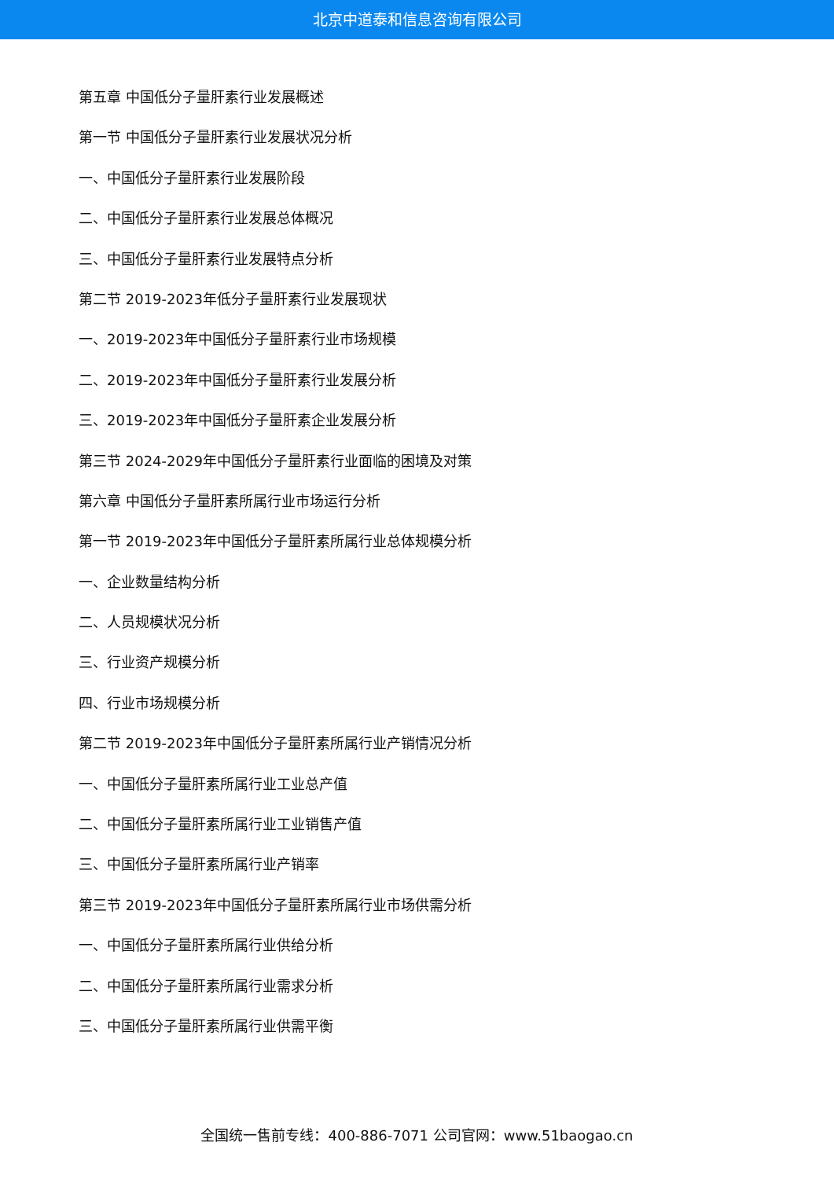北京中道泰和信息咨询有限公司
第五章 中国低分子量肝素行业发展概述
第一节 中国低分子量肝素行业发展状况分析
一、中国低分子量肝素行业发展阶段
二、中国低分子量肝素行业发展总体概况
三、中国低分子量肝素行业发展特点分析
第二节 2019-2023年低分子量肝素行业发展现状
一、2019-2023年中国低分子量肝素行业市场规模
二、2019-2023年中国低分子量肝素行业发展分析
三、2019-2023年中国低分子量肝素企业发展分析
第三节 2024-2029年中国低分子量肝素行业面临的困境及对策
第六章 中国低分子量肝素所属行业市场运行分析
第一节 2019-2023年中国低分子量肝素所属行业总体规模分析
一、企业数量结构分析
二、人员规模状况分析
三、行业资产规模分析
四、行业市场规模分析
第二节 2019-2023年中国低分子量肝素所属行业产销情况分析
一、中国低分子量肝素所属行业工业总产值
二、中国低分子量肝素所属行业工业销售产值
三、中国低分子量肝素所属行业产销率
第三节 2019-2023年中国低分子量肝素所属行业市场供需分析
一、中国低分子量肝素所属行业供给分析
二、中国低分子量肝素所属行业需求分析
三、中国低分子量肝素所属行业供需平衡
全国统一售前专线：400-886-7071 公司官网：www.51baogao.cn